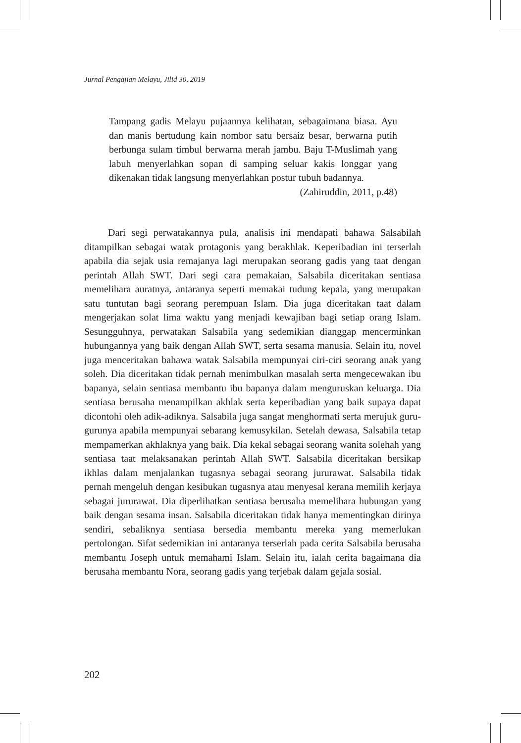Jurnal Pengajian Melayu, Jilid 30, 2019
Tampang gadis Melayu pujaannya kelihatan, sebagaimana biasa. Ayu dan manis bertudung kain nombor satu bersaiz besar, berwarna putih berbunga sulam timbul berwarna merah jambu. Baju T-Muslimah yang labuh menyerlahkan sopan di samping seluar kakis longgar yang dikenakan tidak langsung menyerlahkan postur tubuh badannya.
(Zahiruddin, 2011, p.48)
Dari segi perwatakannya pula, analisis ini mendapati bahawa Salsabilah ditampilkan sebagai watak protagonis yang berakhlak. Keperibadian ini terserlah apabila dia sejak usia remajanya lagi merupakan seorang gadis yang taat dengan perintah Allah SWT. Dari segi cara pemakaian, Salsabila diceritakan sentiasa memelihara auratnya, antaranya seperti memakai tudung kepala, yang merupakan satu tuntutan bagi seorang perempuan Islam. Dia juga diceritakan taat dalam mengerjakan solat lima waktu yang menjadi kewajiban bagi setiap orang Islam. Sesungguhnya, perwatakan Salsabila yang sedemikian dianggap mencerminkan hubungannya yang baik dengan Allah SWT, serta sesama manusia. Selain itu, novel juga menceritakan bahawa watak Salsabila mempunyai ciri-ciri seorang anak yang soleh. Dia diceritakan tidak pernah menimbulkan masalah serta mengecewakan ibu bapanya, selain sentiasa membantu ibu bapanya dalam menguruskan keluarga. Dia sentiasa berusaha menampilkan akhlak serta keperibadian yang baik supaya dapat dicontohi oleh adik-adiknya. Salsabila juga sangat menghormati serta merujuk guru-gurunya apabila mempunyai sebarang kemusykilan. Setelah dewasa, Salsabila tetap mempamerkan akhlaknya yang baik. Dia kekal sebagai seorang wanita solehah yang sentiasa taat melaksanakan perintah Allah SWT. Salsabila diceritakan bersikap ikhlas dalam menjalankan tugasnya sebagai seorang jururawat. Salsabila tidak pernah mengeluh dengan kesibukan tugasnya atau menyesal kerana memilih kerjaya sebagai jururawat. Dia diperlihatkan sentiasa berusaha memelihara hubungan yang baik dengan sesama insan. Salsabila diceritakan tidak hanya mementingkan dirinya sendiri, sebaliknya sentiasa bersedia membantu mereka yang memerlukan pertolongan. Sifat sedemikian ini antaranya terserlah pada cerita Salsabila berusaha membantu Joseph untuk memahami Islam. Selain itu, ialah cerita bagaimana dia berusaha membantu Nora, seorang gadis yang terjebak dalam gejala sosial.
202